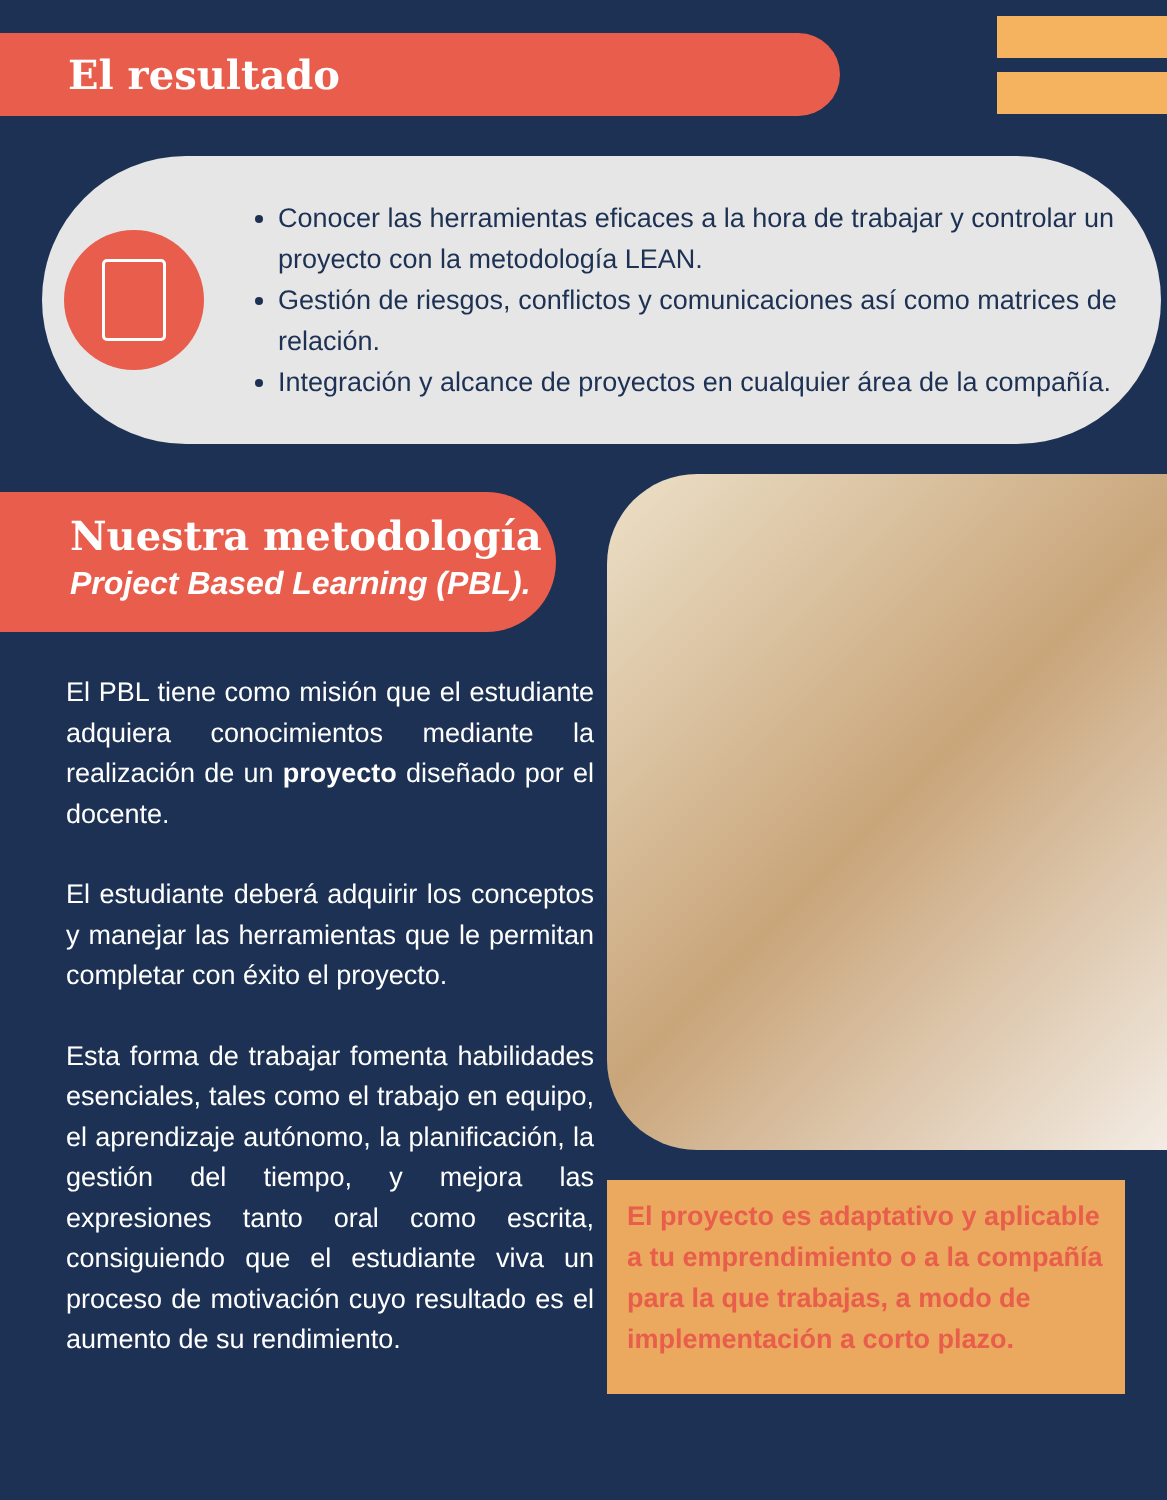El resultado
Conocer las herramientas eficaces a la hora de trabajar y controlar un proyecto con la metodología LEAN.
Gestión de riesgos, conflictos y comunicaciones así como matrices de relación.
Integración y alcance de proyectos en cualquier área de la compañía.
Nuestra metodología
Project Based Learning (PBL).
El PBL tiene como misión que el estudiante adquiera conocimientos mediante la realización de un proyecto diseñado por el docente.
El estudiante deberá adquirir los conceptos y manejar las herramientas que le permitan completar con éxito el proyecto.
Esta forma de trabajar fomenta habilidades esenciales, tales como el trabajo en equipo, el aprendizaje autónomo, la planificación, la gestión del tiempo, y mejora las expresiones tanto oral como escrita, consiguiendo que el estudiante viva un proceso de motivación cuyo resultado es el aumento de su rendimiento.
El proyecto es adaptativo y aplicable a tu emprendimiento o a la compañía para la que trabajas, a modo de implementación a corto plazo.